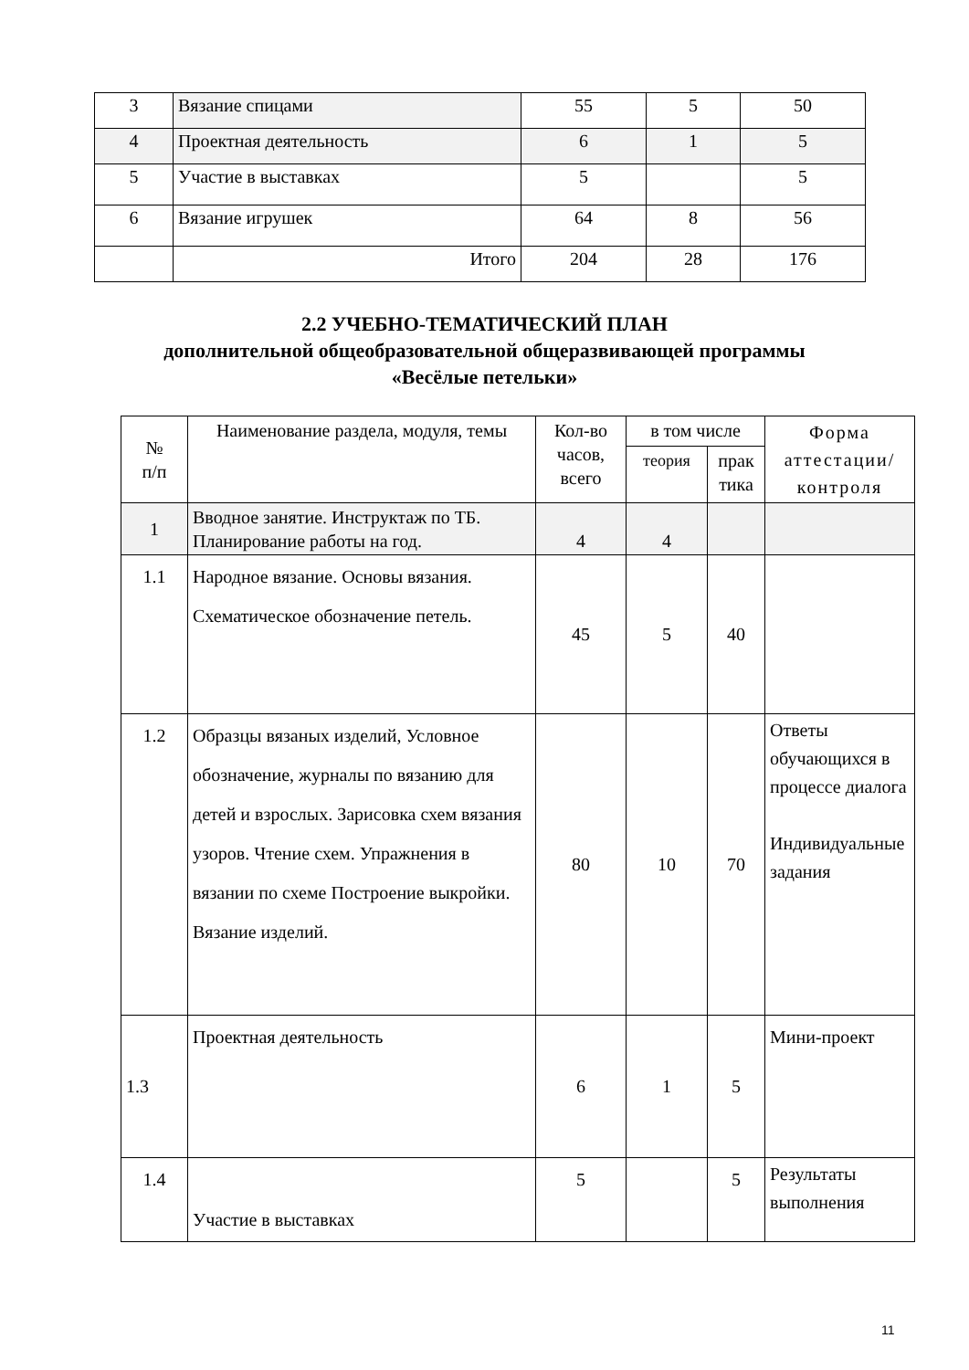| 3 | Вязание спицами | 55 | 5 | 50 |
| 4 | Проектная деятельность | 6 | 1 | 5 |
| 5 | Участие в выставках | 5 | | 5 |
| 6 | Вязание игрушек | 64 | 8 | 56 |
| | Итого | 204 | 28 | 176 |
2.2 УЧЕБНО-ТЕМАТИЧЕСКИЙ ПЛАН
дополнительной общеобразовательной общеразвивающей программы
«Весёлые петельки»
| № п/п | Наименование раздела, модуля, темы | Кол-во часов, всего | в том числе | | Форма аттестации/ контроля |
| --- | --- | --- | --- | --- | --- |
| | | | теория | прак тика | |
| 1 | Вводное занятие. Инструктаж по ТБ. Планирование работы на год. | 4 | 4 | | |
| 1.1 | Народное вязание. Основы вязания. Схематическое обозначение петель. | 45 | 5 | 40 | |
| 1.2 | Образцы вязаных изделий, Условное обозначение, журналы по вязанию для детей и взрослых. Зарисовка схем вязания узоров. Чтение схем. Упражнения в вязании по схеме Построение выкройки. Вязание изделий. | 80 | 10 | 70 | Ответы обучающихся в процессе диалога Индивидуальные задания |
| 1.3 | Проектная деятельность | 6 | 1 | 5 | Мини-проект |
| 1.4 | Участие в выставках | 5 | | 5 | Результаты выполнения |
11